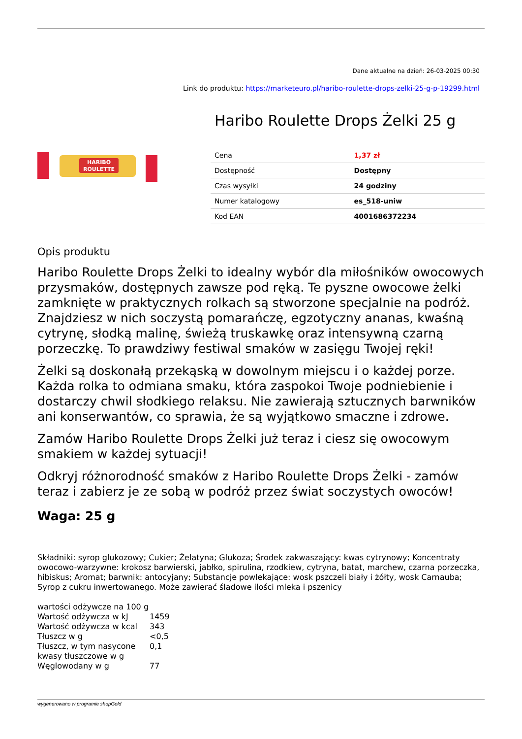Dane aktualne na dzień: 26-03-2025 00:30
Link do produktu: https://marketeuro.pl/haribo-roulette-drops-zelki-25-g-p-19299.html
HARIBO
ROULETTE
Haribo Roulette Drops Żelki 25 g
| Cena | 1,37 zł |
| Dostępność | Dostępny |
| Czas wysyłki | 24 godziny |
| Numer katalogowy | es_518-uniw |
| Kod EAN | 4001686372234 |
Opis produktu
Haribo Roulette Drops Żelki to idealny wybór dla miłośników owocowych przysmaków, dostępnych zawsze pod ręką. Te pyszne owocowe żelki zamknięte w praktycznych rolkach są stworzone specjalnie na podróż. Znajdziesz w nich soczystą pomarańczę, egzotyczny ananas, kwaśną cytrynę, słodką malinę, świeżą truskawkę oraz intensywną czarną porzeczkę. To prawdziwy festiwal smaków w zasięgu Twojej ręki!
Żelki są doskonałą przekąską w dowolnym miejscu i o każdej porze. Każda rolka to odmiana smaku, która zaspokoi Twoje podniebienie i dostarczy chwil słodkiego relaksu. Nie zawierają sztucznych barwników ani konserwantów, co sprawia, że są wyjątkowo smaczne i zdrowe.
Zamów Haribo Roulette Drops Żelki już teraz i ciesz się owocowym smakiem w każdej sytuacji!
Odkryj różnorodność smaków z Haribo Roulette Drops Żelki - zamów teraz i zabierz je ze sobą w podróż przez świat soczystych owoców!
Waga: 25 g
Składniki: syrop glukozowy; Cukier; Żelatyna; Glukoza; Środek zakwaszający: kwas cytrynowy; Koncentraty owocowo-warzywne: krokosz barwierski, jabłko, spirulina, rzodkiew, cytryna, batat, marchew, czarna porzeczka, hibiskus; Aromat; barwnik: antocyjany; Substancje powlekające: wosk pszczeli biały i żółty, wosk Carnauba; Syrop z cukru inwertowanego. Może zawierać śladowe ilości mleka i pszenicy
| wartości odżywcze na 100 g | |
| Wartość odżywcza w kJ | 1459 |
| Wartość odżywcza w kcal | 343 |
| Tłuszcz w g | <0,5 |
| Tłuszcz, w tym nasycone kwasy tłuszczowe w g | 0,1 |
| Węglowodany w g | 77 |
wygenerowano w programie shopGold